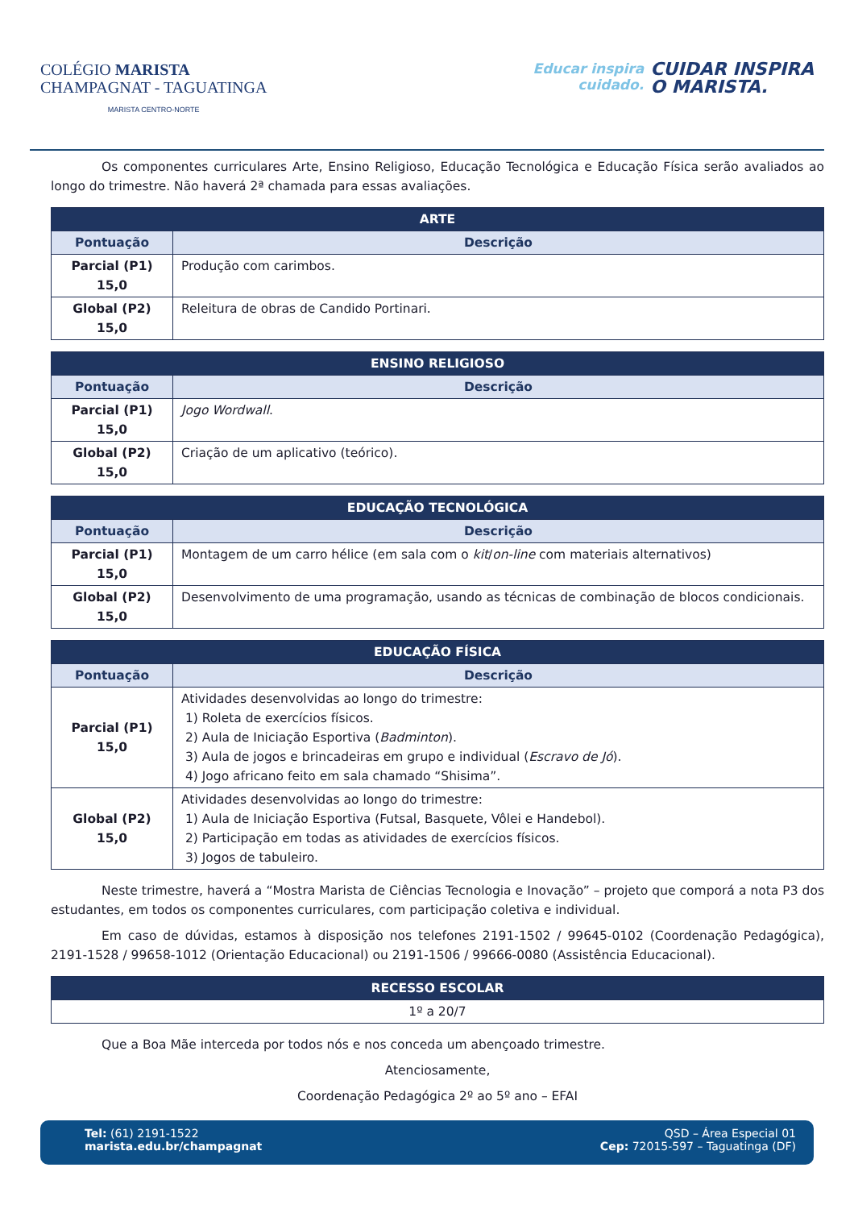COLÉGIO MARISTA
CHAMPAGNAT - TAGUATINGA
MARISTA CENTRO-NORTE
Educar inspira
cuidado.
CUIDAR INSPIRA
O MARISTA.
Os componentes curriculares Arte, Ensino Religioso, Educação Tecnológica e Educação Física serão avaliados ao longo do trimestre. Não haverá 2ª chamada para essas avaliações.
| ARTE | |
| --- | --- |
| Pontuação | Descrição |
| Parcial (P1) 15,0 | Produção com carimbos. |
| Global (P2) 15,0 | Releitura de obras de Candido Portinari. |
| ENSINO RELIGIOSO | |
| --- | --- |
| Pontuação | Descrição |
| Parcial (P1) 15,0 | Jogo Wordwall . |
| Global (P2) 15,0 | Criação de um aplicativo (teórico). |
| EDUCAÇÃO TECNOLÓGICA | |
| --- | --- |
| Pontuação | Descrição |
| Parcial (P1) 15,0 | Montagem de um carro hélice (em sala com o kit / on-line com materiais alternativos) |
| Global (P2) 15,0 | Desenvolvimento de uma programação, usando as técnicas de combinação de blocos condicionais. |
| EDUCAÇÃO FÍSICA | |
| --- | --- |
| Pontuação | Descrição |
| Parcial (P1) 15,0 | Atividades desenvolvidas ao longo do trimestre: 1) Roleta de exercícios físicos. 2) Aula de Iniciação Esportiva ( Badminton ). 3) Aula de jogos e brincadeiras em grupo e individual ( Escravo de Jó ). 4) Jogo africano feito em sala chamado “Shisima”. |
| Global (P2) 15,0 | Atividades desenvolvidas ao longo do trimestre: 1) Aula de Iniciação Esportiva (Futsal, Basquete, Vôlei e Handebol). 2) Participação em todas as atividades de exercícios físicos. 3) Jogos de tabuleiro. |
Neste trimestre, haverá a “Mostra Marista de Ciências Tecnologia e Inovação” – projeto que comporá a nota P3 dos estudantes, em todos os componentes curriculares, com participação coletiva e individual.
Em caso de dúvidas, estamos à disposição nos telefones 2191-1502 / 99645-0102 (Coordenação Pedagógica), 2191-1528 / 99658-1012 (Orientação Educacional) ou 2191-1506 / 99666-0080 (Assistência Educacional).
| RECESSO ESCOLAR |
| --- |
| 1º a 20/7 |
Que a Boa Mãe interceda por todos nós e nos conceda um abençoado trimestre.
Atenciosamente,
Coordenação Pedagógica 2º ao 5º ano – EFAI
Tel: (61) 2191-1522
marista.edu.br/champagnat
QSD – Área Especial 01
Cep: 72015-597 – Taguatinga (DF)